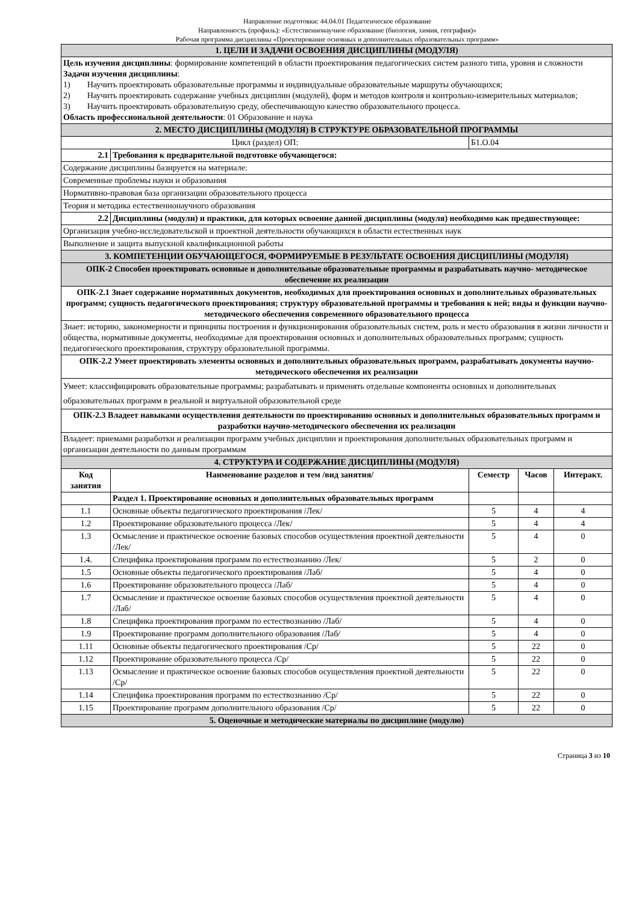Направление подготовки: 44.04.01 Педагогическое образование
Направленность (профиль): «Естественнонаучное образование (биология, химия, география)»
Рабочая программа дисциплины «Проектирование основных и дополнительных образовательных программ»
| 1. ЦЕЛИ И ЗАДАЧИ ОСВОЕНИЯ ДИСЦИПЛИНЫ (МОДУЛЯ) | | | | |
| Цель изучения дисциплины : формирование компетенций в области проектирования педагогических систем разного типа, уровня и сложности Задачи изучения дисциплины : 1) Научить проектировать образовательные программы и индивидуальные образовательные маршруты обучающихся; 2) Научить проектировать содержание учебных дисциплин (модулей), форм и методов контроля и контрольно-измерительных материалов; 3) Научить проектировать образовательную среду, обеспечивающую качество образовательного процесса. Область профессиональной деятельности : 01 Образование и наука | | | | |
| 2. МЕСТО ДИСЦИПЛИНЫ (МОДУЛЯ) В СТРУКТУРЕ ОБРАЗОВАТЕЛЬНОЙ ПРОГРАММЫ | | | | |
| Цикл (раздел) ОП: | | Б1.О.04 | | |
| 2.1 | Требования к предварительной подготовке обучающегося: | | | |
| Содержание дисциплины базируется на материале: | | | | |
| Современные проблемы науки и образования | | | | |
| Нормативно-правовая база организации образовательного процесса | | | | |
| Теория и методика естественнонаучного образования | | | | |
| 2.2 | Дисциплины (модули) и практики, для которых освоение данной дисциплины (модуля) необходимо как предшествующее: | | | |
| Организация учебно-исследовательской и проектной деятельности обучающихся в области естественных наук | | | | |
| Выполнение и защита выпускной квалификационной работы | | | | |
| 3. КОМПЕТЕНЦИИ ОБУЧАЮЩЕГОСЯ, ФОРМИРУЕМЫЕ В РЕЗУЛЬТАТЕ ОСВОЕНИЯ ДИСЦИПЛИНЫ (МОДУЛЯ) | | | | |
| ОПК-2 Способен проектировать основные и дополнительные образовательные программы и разрабатывать научно- методическое обеспечение их реализации | | | | |
| ОПК-2.1 Знает содержание нормативных документов, необходимых для проектирования основных и дополнительных образовательных программ; сущность педагогического проектирования; структуру образовательной программы и требования к ней; виды и функции научно-методического обеспечения современного образовательного процесса | | | | |
| Знает: историю, закономерности и принципы построения и функционирования образовательных систем, роль и место образования в жизни личности и общества, нормативные документы, необходимые для проектирования основных и дополнительных образовательных программ; сущность педагогического проектирования, структуру образовательной программы. | | | | |
| ОПК-2.2 Умеет проектировать элементы основных и дополнительных образовательных программ, разрабатывать документы научно-методического обеспечения их реализации | | | | |
| Умеет: классифицировать образовательные программы; разрабатывать и применять отдельные компоненты основных и дополнительных образовательных программ в реальной и виртуальной образовательной среде | | | | |
| ОПК-2.3 Владеет навыками осуществления деятельности по проектированию основных и дополнительных образовательных программ и разработки научно-методического обеспечения их реализации | | | | |
| Владеет: приемами разработки и реализации программ учебных дисциплин и проектирования дополнительных образовательных программ и организации деятельности по данным программам | | | | |
| 4. СТРУКТУРА И СОДЕРЖАНИЕ ДИСЦИПЛИНЫ (МОДУЛЯ) | | | | |
| Код занятия | Наименование разделов и тем /вид занятия/ | Семестр | Часов | Интеракт. |
| | Раздел 1. Проектирование основных и дополнительных образовательных программ | | | |
| 1.1 | Основные объекты педагогического проектирования /Лек/ | 5 | 4 | 4 |
| 1.2 | Проектирование образовательного процесса /Лек/ | 5 | 4 | 4 |
| 1.3 | Осмысление и практическое освоение базовых способов осуществления проектной деятельности /Лек/ | 5 | 4 | 0 |
| 1.4. | Специфика проектирования программ по естествознанию /Лек/ | 5 | 2 | 0 |
| 1.5 | Основные объекты педагогического проектирования /Лаб/ | 5 | 4 | 0 |
| 1.6 | Проектирование образовательного процесса /Лаб/ | 5 | 4 | 0 |
| 1.7 | Осмысление и практическое освоение базовых способов осуществления проектной деятельности /Лаб/ | 5 | 4 | 0 |
| 1.8 | Специфика проектирования программ по естествознанию /Лаб/ | 5 | 4 | 0 |
| 1.9 | Проектирование программ дополнительного образования /Лаб/ | 5 | 4 | 0 |
| 1.11 | Основные объекты педагогического проектирования /Ср/ | 5 | 22 | 0 |
| 1.12 | Проектирование образовательного процесса /Ср/ | 5 | 22 | 0 |
| 1.13 | Осмысление и практическое освоение базовых способов осуществления проектной деятельности /Ср/ | 5 | 22 | 0 |
| 1.14 | Специфика проектирования программ по естествознанию /Ср/ | 5 | 22 | 0 |
| 1.15 | Проектирование программ дополнительного образования /Ср/ | 5 | 22 | 0 |
| 5. Оценочные и методические материалы по дисциплине (модулю) | | | | |
Страница 3 из 10